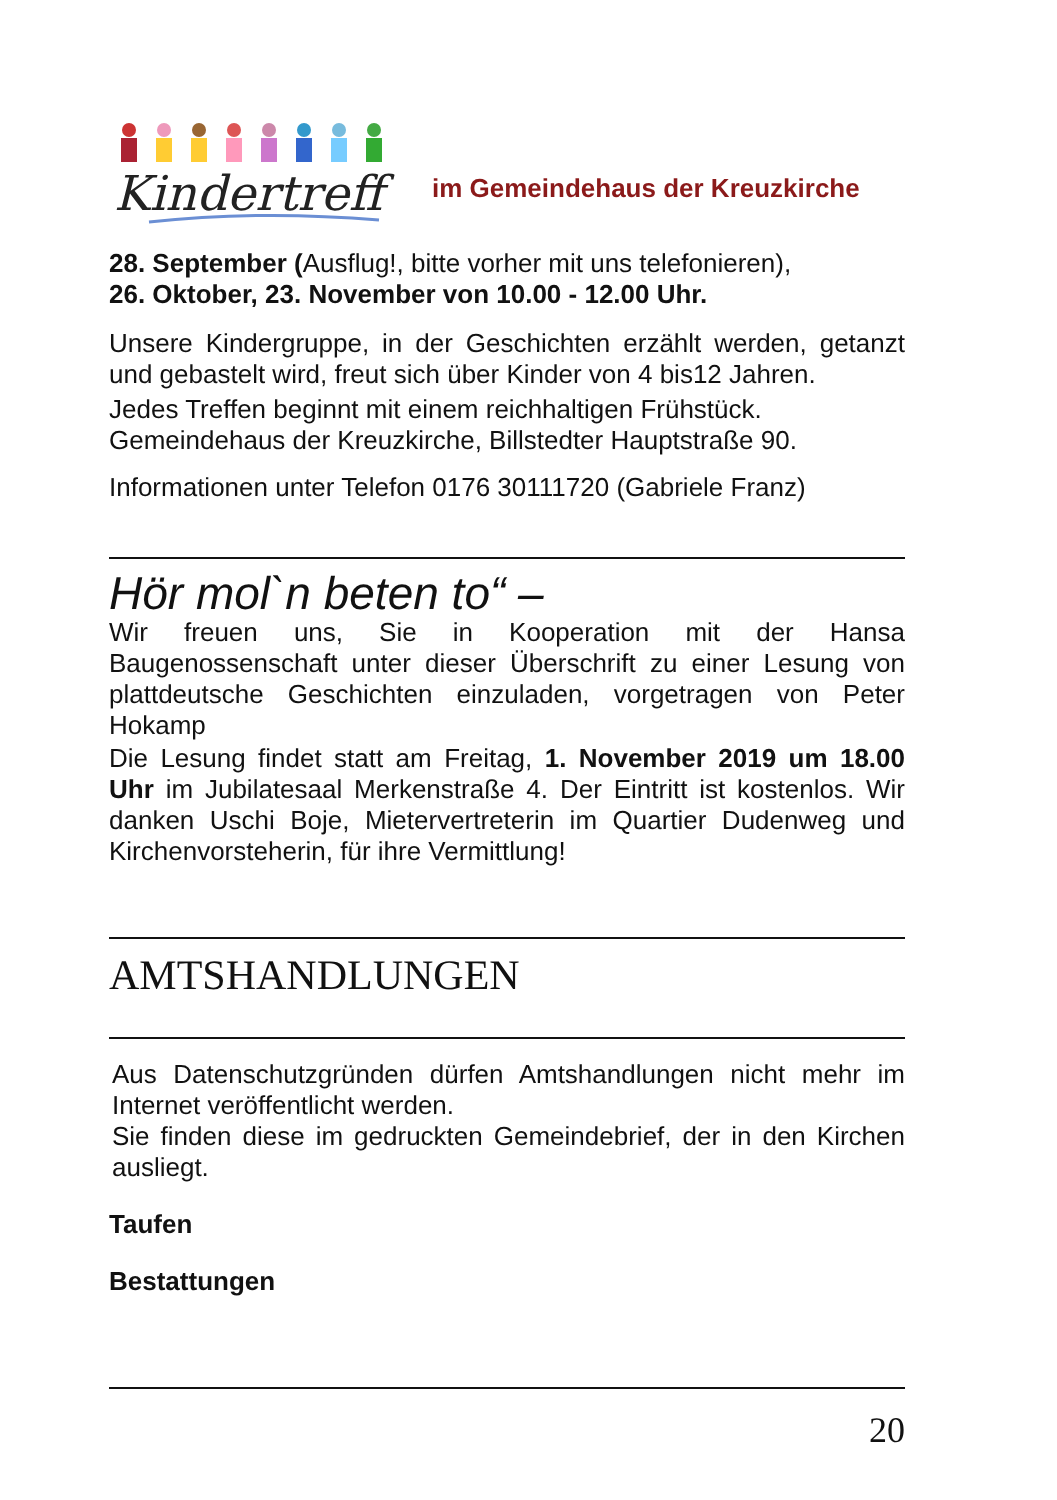Kindertreff
im Gemeindehaus der Kreuzkirche
28. September (Ausflug!, bitte vorher mit uns telefonieren),
26. Oktober, 23. November von 10.00 - 12.00 Uhr.
Unsere Kindergruppe, in der Geschichten erzählt werden, getanzt und gebastelt wird, freut sich über Kinder von 4 bis12 Jahren.
Jedes Treffen beginnt mit einem reichhaltigen Frühstück.
Gemeindehaus der Kreuzkirche, Billstedter Hauptstraße 90.
Informationen unter Telefon 0176 30111720 (Gabriele Franz)
Hör mol`n beten to“ –
Wir freuen uns, Sie in Kooperation mit der Hansa Baugenossenschaft unter dieser Überschrift zu einer Lesung von plattdeutsche Geschichten einzuladen, vorgetragen von Peter Hokamp
Die Lesung findet statt am Freitag, 1. November 2019 um 18.00 Uhr im Jubilatesaal Merkenstraße 4. Der Eintritt ist kostenlos. Wir danken Uschi Boje, Mietervertreterin im Quartier Dudenweg und Kirchenvorsteherin, für ihre Vermittlung!
AMTSHANDLUNGEN
Aus Datenschutzgründen dürfen Amtshandlungen nicht mehr im Internet veröffentlicht werden.
Sie finden diese im gedruckten Gemeindebrief, der in den Kirchen ausliegt.
Taufen
Bestattungen
20